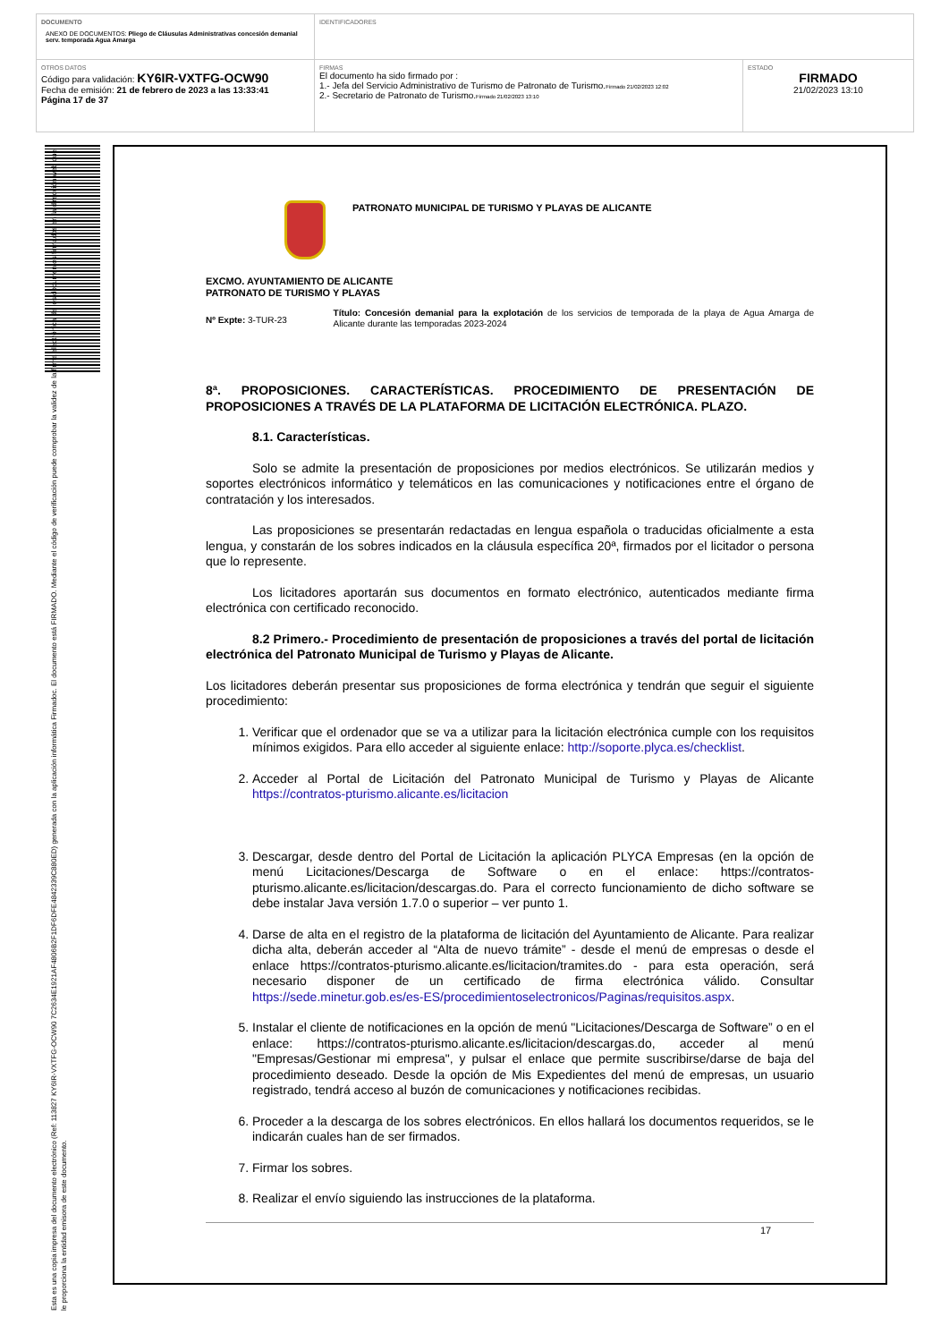| DOCUMENTO ANEXO DE DOCUMENTOS: Pliego de Cláusulas Administrativas concesión demanial serv. temporada Agua Amarga | IDENTIFICADORES | |
| OTROS DATOS Código para validación: KY6IR-VXTFG-OCW90 Fecha de emisión: 21 de febrero de 2023 a las 13:33:41 Página 17 de 37 | FIRMAS El documento ha sido firmado por : 1.- Jefa del Servicio Administrativo de Turismo de Patronato de Turismo. Firmado 21/02/2023 12:02 2.- Secretario de Patronato de Turismo. Firmado 21/02/2023 13:10 | ESTADO FIRMADO 21/02/2023 13:10 |
Esta es una copia impresa del documento electrónico (Ref: 113827 KY6IR-VXTFG-OCW90 7C2634E1921AF4806B2F1DF6DFE4842339C880ED) generada con la aplicación informática Firmadoc. El documento está FIRMADO. Mediante el código de verificación puede comprobar la validez de la firma electrónica de los documentos firmados en la dirección web que le proporciona la entidad emisora de este documento.
PATRONATO MUNICIPAL DE TURISMO Y PLAYAS DE ALICANTE
EXCMO. AYUNTAMIENTO DE ALICANTE
PATRONATO DE TURISMO Y PLAYAS
Nº Expte: 3-TUR-23
Título: Concesión demanial para la explotación de los servicios de temporada de la playa de Agua Amarga de Alicante durante las temporadas 2023-2024
8ª. PROPOSICIONES. CARACTERÍSTICAS. PROCEDIMIENTO DE PRESENTACIÓN DE PROPOSICIONES A TRAVÉS DE LA PLATAFORMA DE LICITACIÓN ELECTRÓNICA. PLAZO.
8.1. Características.
Solo se admite la presentación de proposiciones por medios electrónicos. Se utilizarán medios y soportes electrónicos informático y telemáticos en las comunicaciones y notificaciones entre el órgano de contratación y los interesados.
Las proposiciones se presentarán redactadas en lengua española o traducidas oficialmente a esta lengua, y constarán de los sobres indicados en la cláusula específica 20ª, firmados por el licitador o persona que lo represente.
Los licitadores aportarán sus documentos en formato electrónico, autenticados mediante firma electrónica con certificado reconocido.
8.2 Primero.- Procedimiento de presentación de proposiciones a través del portal de licitación electrónica del Patronato Municipal de Turismo y Playas de Alicante.
Los licitadores deberán presentar sus proposiciones de forma electrónica y tendrán que seguir el siguiente procedimiento:
1. Verificar que el ordenador que se va a utilizar para la licitación electrónica cumple con los requisitos mínimos exigidos. Para ello acceder al siguiente enlace: http://soporte.plyca.es/checklist.
2. Acceder al Portal de Licitación del Patronato Municipal de Turismo y Playas de Alicante https://contratos-pturismo.alicante.es/licitacion
3. Descargar, desde dentro del Portal de Licitación la aplicación PLYCA Empresas (en la opción de menú Licitaciones/Descarga de Software o en el enlace: https://contratos-pturismo.alicante.es/licitacion/descargas.do. Para el correcto funcionamiento de dicho software se debe instalar Java versión 1.7.0 o superior – ver punto 1.
4. Darse de alta en el registro de la plataforma de licitación del Ayuntamiento de Alicante. Para realizar dicha alta, deberán acceder al “Alta de nuevo trámite” - desde el menú de empresas o desde el enlace https://contratos-pturismo.alicante.es/licitacion/tramites.do - para esta operación, será necesario disponer de un certificado de firma electrónica válido. Consultar https://sede.minetur.gob.es/es-ES/procedimientoselectronicos/Paginas/requisitos.aspx.
5. Instalar el cliente de notificaciones en la opción de menú "Licitaciones/Descarga de Software” o en el enlace: https://contratos-pturismo.alicante.es/licitacion/descargas.do, acceder al menú "Empresas/Gestionar mi empresa", y pulsar el enlace que permite suscribirse/darse de baja del procedimiento deseado. Desde la opción de Mis Expedientes del menú de empresas, un usuario registrado, tendrá acceso al buzón de comunicaciones y notificaciones recibidas.
6. Proceder a la descarga de los sobres electrónicos. En ellos hallará los documentos requeridos, se le indicarán cuales han de ser firmados.
7. Firmar los sobres.
8. Realizar el envío siguiendo las instrucciones de la plataforma.
17